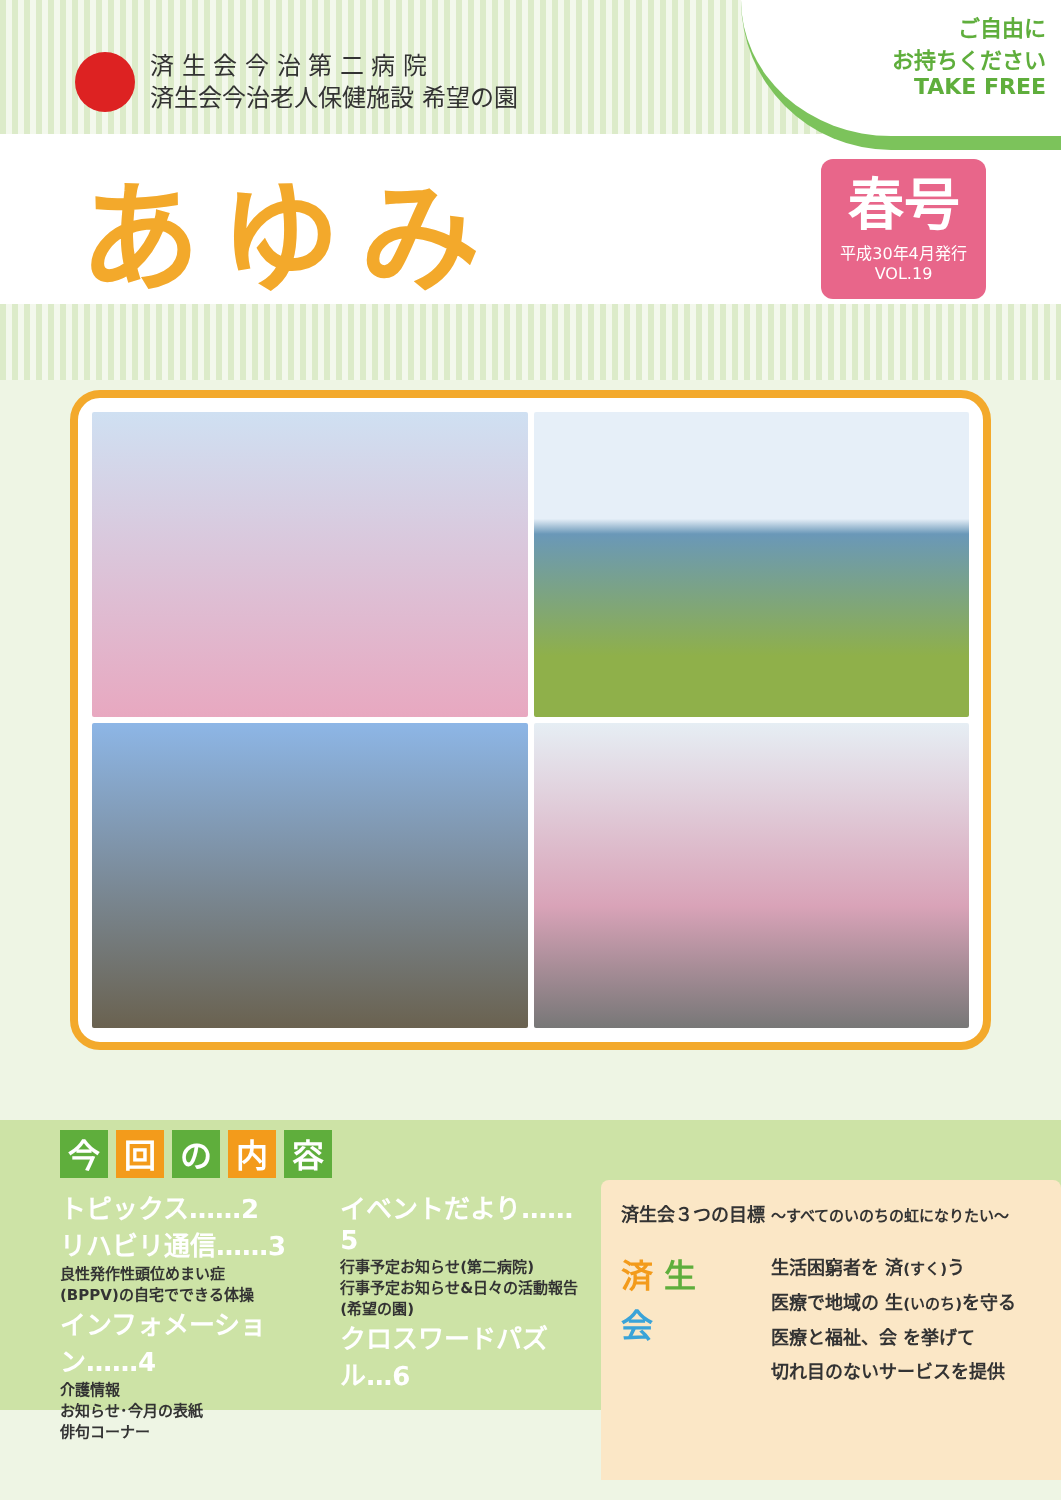済 生 会 今 治 第 二 病 院
済生会今治老人保健施設 希望の園
ご自由に
お持ちください
TAKE FREE
あゆみ
春号
平成30年4月発行
VOL.19
今回 の 内 容
トピックス……2
リハビリ通信……3
良性発作性頭位めまい症
(BPPV)の自宅でできる体操
インフォメーション……4
介護情報
お知らせ･今月の表紙
俳句コーナー
イベントだより……5
行事予定お知らせ(第二病院)
行事予定お知らせ&日々の活動報告
(希望の園)
クロスワードパズル…6
済生会３つの目標 ～すべてのいのちの虹になりたい～
済 生
会
生活困窮者を 済(すく) う
医療で地域の 生(いのち) を守る
医療と福祉、会 を挙げて
切れ目のないサービスを提供